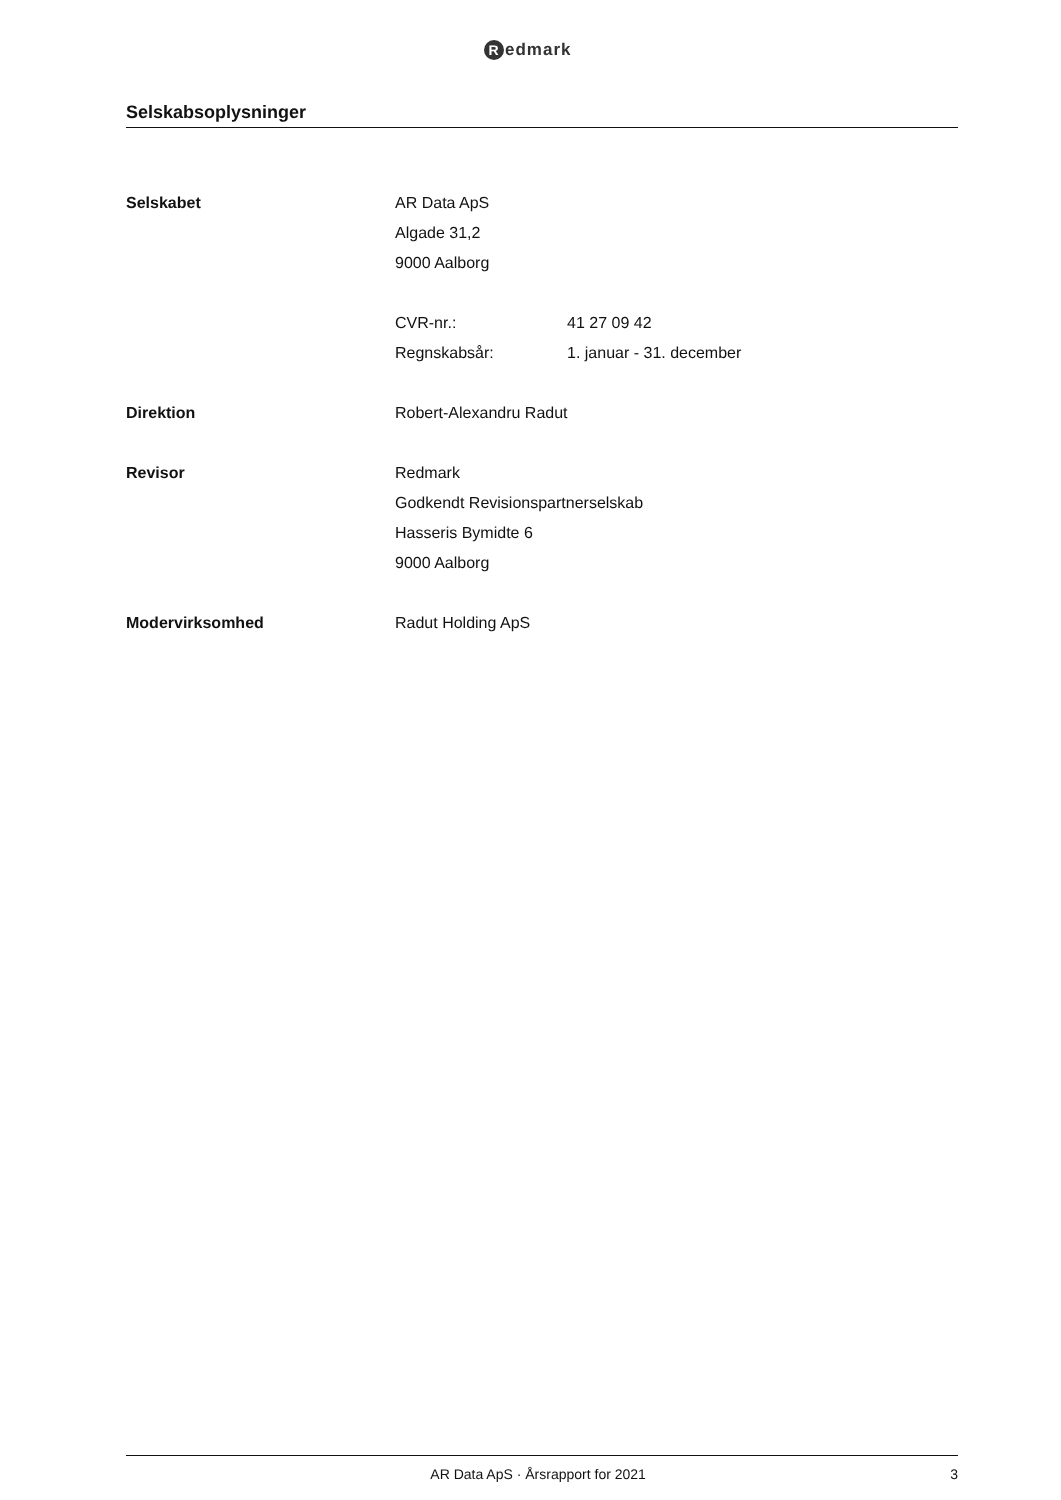Redmark
Selskabsoplysninger
Selskabet AR Data ApS
Algade 31,2
9000 Aalborg
CVR-nr.: 41 27 09 42
Regnskabsår: 1. januar - 31. december
Direktion Robert-Alexandru Radut
Revisor Redmark
Godkendt Revisionspartnerselskab
Hasseris Bymidte 6
9000 Aalborg
Modervirksomhed Radut Holding ApS
AR Data ApS · Årsrapport for 2021
3